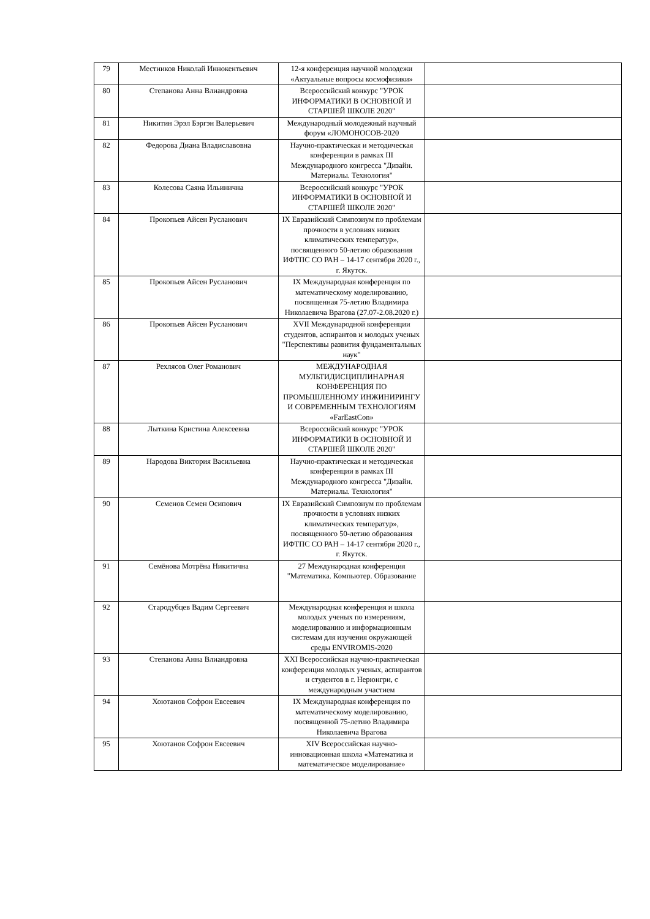| 79 | Местников Николай Иннокентьевич | 12-я конференция научной молодежи «Актуальные вопросы космофизики» | |
| 80 | Степанова Анна Влиандровна | Всероссийский конкурс "УРОК ИНФОРМАТИКИ В ОСНОВНОЙ И СТАРШЕЙ ШКОЛЕ 2020" | |
| 81 | Никитин Эрэл Бэргэн Валерьевич | Международный молодежный научный форум «ЛОМОНОСОВ-2020 | |
| 82 | Федорова Диана Владиславовна | Научно-практическая и методическая конференции в рамках III Международного конгресса "Дизайн. Материалы. Технология" | |
| 83 | Колесова Саяна Ильинична | Всероссийский конкурс "УРОК ИНФОРМАТИКИ В ОСНОВНОЙ И СТАРШЕЙ ШКОЛЕ 2020" | |
| 84 | Прокопьев Айсен Русланович | IX Евразийский Симпозиум по проблемам прочности в условиях низких климатических температур», посвященного 50-летию образования ИФТПС СО РАН – 14-17 сентября 2020 г., г. Якутск. | |
| 85 | Прокопьев Айсен Русланович | IX Международная конференция по математическому моделированию, посвященная 75-летию Владимира Николаевича Врагова (27.07-2.08.2020 г.) | |
| 86 | Прокопьев Айсен Русланович | XVII Международной конференции студентов, аспирантов и молодых ученых "Перспективы развития фундаментальных наук" | |
| 87 | Рехлясов Олег Романович | МЕЖДУНАРОДНАЯ МУЛЬТИДИСЦИПЛИНАРНАЯ КОНФЕРЕНЦИЯ ПО ПРОМЫШЛЕННОМУ ИНЖИНИРИНГУ И СОВРЕМЕННЫМ ТЕХНОЛОГИЯМ «FarEastCon» | |
| 88 | Лыткина Кристина Алексеевна | Всероссийский конкурс "УРОК ИНФОРМАТИКИ В ОСНОВНОЙ И СТАРШЕЙ ШКОЛЕ 2020" | |
| 89 | Народова Виктория Васильевна | Научно-практическая и методическая конференции в рамках III Международного конгресса "Дизайн. Материалы. Технология" | |
| 90 | Семенов Семен Осипович | IX Евразийский Симпозиум по проблемам прочности в условиях низких климатических температур», посвященного 50-летию образования ИФТПС СО РАН – 14-17 сентября 2020 г., г. Якутск. | |
| 91 | Семёнова Мотрёна Никитична | 27 Международная конференция "Математика. Компьютер. Образование | |
| 92 | Стародубцев Вадим Сергеевич | Международная конференция и школа молодых ученых по измерениям, моделированию и информационным системам для изучения окружающей среды ENVIROMIS-2020 | |
| 93 | Степанова Анна Влиандровна | XXI Всероссийская научно-практическая конференция молодых ученых, аспирантов и студентов в г. Нерюнгри, с международным участием | |
| 94 | Хоютанов Софрон Евсеевич | IX Международная конференция по математическому моделированию, посвященной 75-летию Владимира Николаевича Врагова | |
| 95 | Хоютанов Софрон Евсеевич | XIV Всероссийская научно-инновационная школа «Математика и математическое моделирование» | |